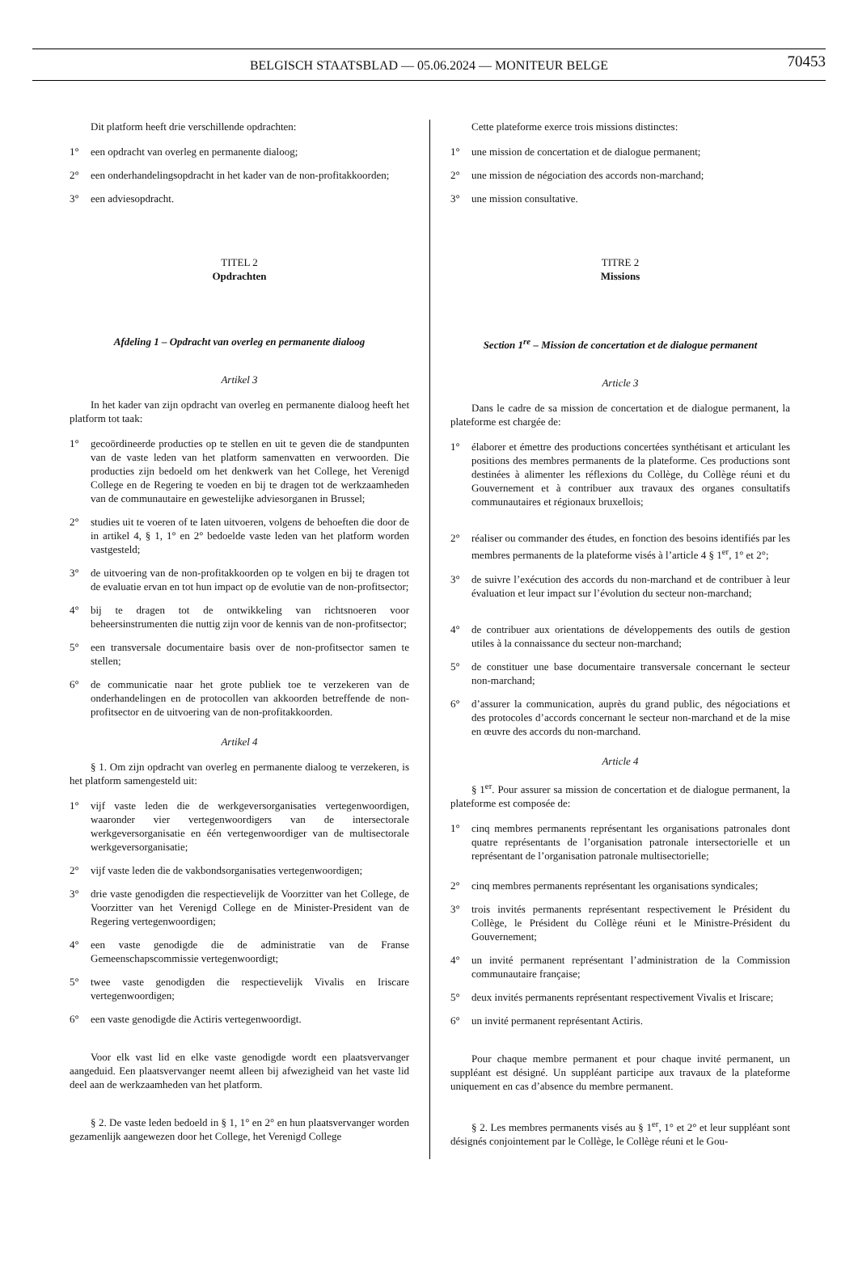BELGISCH STAATSBLAD — 05.06.2024 — MONITEUR BELGE
70453
Dit platform heeft drie verschillende opdrachten:
1° een opdracht van overleg en permanente dialoog;
2° een onderhandelingsopdracht in het kader van de non-profitakkoorden;
3° een adviesopdracht.
TITEL 2
Opdrachten
Afdeling 1 – Opdracht van overleg en permanente dialoog
Artikel 3
In het kader van zijn opdracht van overleg en permanente dialoog heeft het platform tot taak:
1° gecoördineerde producties op te stellen en uit te geven die de standpunten van de vaste leden van het platform samenvatten en verwoorden. Die producties zijn bedoeld om het denkwerk van het College, het Verenigd College en de Regering te voeden en bij te dragen tot de werkzaamheden van de communautaire en gewestelijke adviesorganen in Brussel;
2° studies uit te voeren of te laten uitvoeren, volgens de behoeften die door de in artikel 4, § 1, 1° en 2° bedoelde vaste leden van het platform worden vastgesteld;
3° de uitvoering van de non-profitakkoorden op te volgen en bij te dragen tot de evaluatie ervan en tot hun impact op de evolutie van de non-profitsector;
4° bij te dragen tot de ontwikkeling van richtsnoeren voor beheersinstrumenten die nuttig zijn voor de kennis van de non-profitsector;
5° een transversale documentaire basis over de non-profitsector samen te stellen;
6° de communicatie naar het grote publiek toe te verzekeren van de onderhandelingen en de protocollen van akkoorden betreffende de non-profitsector en de uitvoering van de non-profitakkoorden.
Artikel 4
§ 1. Om zijn opdracht van overleg en permanente dialoog te verzekeren, is het platform samengesteld uit:
1° vijf vaste leden die de werkgeversorganisaties vertegenwoordigen, waaronder vier vertegenwoordigers van de intersectorale werkgeversorganisatie en één vertegenwoordiger van de multisectorale werkgeversorganisatie;
2° vijf vaste leden die de vakbondsorganisaties vertegenwoordigen;
3° drie vaste genodigden die respectievelijk de Voorzitter van het College, de Voorzitter van het Verenigd College en de Minister-President van de Regering vertegenwoordigen;
4° een vaste genodigde die de administratie van de Franse Gemeenschapscommissie vertegenwoordigt;
5° twee vaste genodigden die respectievelijk Vivalis en Iriscare vertegenwoordigen;
6° een vaste genodigde die Actiris vertegenwoordigt.
Voor elk vast lid en elke vaste genodigde wordt een plaatsvervanger aangeduid. Een plaatsvervanger neemt alleen bij afwezigheid van het vaste lid deel aan de werkzaamheden van het platform.
§ 2. De vaste leden bedoeld in § 1, 1° en 2° en hun plaatsvervanger worden gezamenlijk aangewezen door het College, het Verenigd College
Cette plateforme exerce trois missions distinctes:
1° une mission de concertation et de dialogue permanent;
2° une mission de négociation des accords non-marchand;
3° une mission consultative.
TITRE 2
Missions
Section 1<sup>re</sup> – Mission de concertation et de dialogue permanent
Article 3
Dans le cadre de sa mission de concertation et de dialogue permanent, la plateforme est chargée de:
1° élaborer et émettre des productions concertées synthétisant et articulant les positions des membres permanents de la plateforme. Ces productions sont destinées à alimenter les réflexions du Collège, du Collège réuni et du Gouvernement et à contribuer aux travaux des organes consultatifs communautaires et régionaux bruxellois;
2° réaliser ou commander des études, en fonction des besoins identifiés par les membres permanents de la plateforme visés à l’article 4 § 1<sup>er</sup>, 1° et 2°;
3° de suivre l’exécution des accords du non-marchand et de contribuer à leur évaluation et leur impact sur l’évolution du secteur non-marchand;
4° de contribuer aux orientations de développements des outils de gestion utiles à la connaissance du secteur non-marchand;
5° de constituer une base documentaire transversale concernant le secteur non-marchand;
6° d’assurer la communication, auprès du grand public, des négociations et des protocoles d’accords concernant le secteur non-marchand et de la mise en œuvre des accords du non-marchand.
Article 4
§ 1<sup>er</sup>. Pour assurer sa mission de concertation et de dialogue permanent, la plateforme est composée de:
1° cinq membres permanents représentant les organisations patronales dont quatre représentants de l’organisation patronale intersectorielle et un représentant de l’organisation patronale multisectorielle;
2° cinq membres permanents représentant les organisations syndicales;
3° trois invités permanents représentant respectivement le Président du Collège, le Président du Collège réuni et le Ministre-Président du Gouvernement;
4° un invité permanent représentant l’administration de la Commission communautaire française;
5° deux invités permanents représentant respectivement Vivalis et Iriscare;
6° un invité permanent représentant Actiris.
Pour chaque membre permanent et pour chaque invité permanent, un suppléant est désigné. Un suppléant participe aux travaux de la plateforme uniquement en cas d’absence du membre permanent.
§ 2. Les membres permanents visés au § 1<sup>er</sup>, 1° et 2° et leur suppléant sont désignés conjointement par le Collège, le Collège réuni et le Gou-